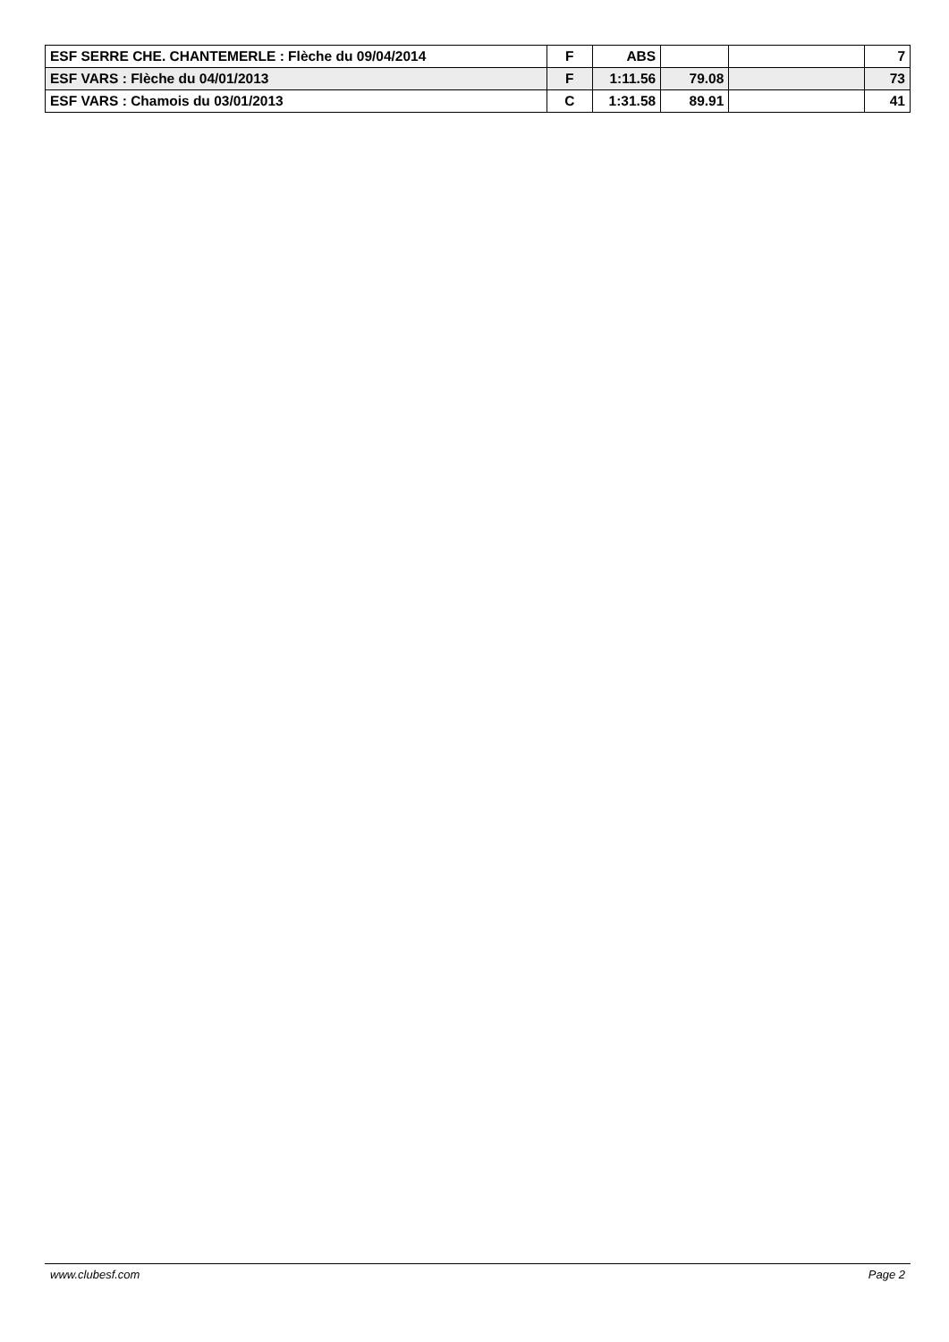| ESF SERRE CHE. CHANTEMERLE : Flèche du 09/04/2014 | F | ABS | | | 7 |
| ESF VARS : Flèche du 04/01/2013 | F | 1:11.56 | 79.08 | | 73 |
| ESF VARS : Chamois du 03/01/2013 | C | 1:31.58 | 89.91 | | 41 |
www.clubesf.com Page 2